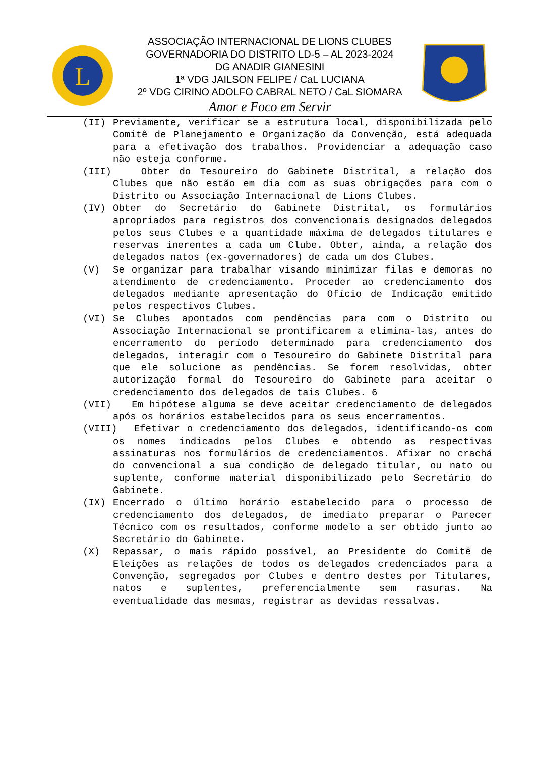L
ASSOCIAÇÃO INTERNACIONAL DE LIONS CLUBES
GOVERNADORIA DO DISTRITO LD-5 – AL 2023-2024
DG ANADIR GIANESINI
1ª VDG JAILSON FELIPE / CaL LUCIANA
2º VDG CIRINO ADOLFO CABRAL NETO / CaL SIOMARA
Amor e Foco em Servir
(II) Previamente, verificar se a estrutura local, disponibilizada pelo Comitê de Planejamento e Organização da Convenção, está adequada para a efetivação dos trabalhos. Providenciar a adequação caso não esteja conforme.
(III) Obter do Tesoureiro do Gabinete Distrital, a relação dos Clubes que não estão em dia com as suas obrigações para com o Distrito ou Associação Internacional de Lions Clubes.
(IV) Obter do Secretário do Gabinete Distrital, os formulários apropriados para registros dos convencionais designados delegados pelos seus Clubes e a quantidade máxima de delegados titulares e reservas inerentes a cada um Clube. Obter, ainda, a relação dos delegados natos (ex-governadores) de cada um dos Clubes.
(V) Se organizar para trabalhar visando minimizar filas e demoras no atendimento de credenciamento. Proceder ao credenciamento dos delegados mediante apresentação do Ofício de Indicação emitido pelos respectivos Clubes.
(VI) Se Clubes apontados com pendências para com o Distrito ou Associação Internacional se prontificarem a elimina-las, antes do encerramento do período determinado para credenciamento dos delegados, interagir com o Tesoureiro do Gabinete Distrital para que ele solucione as pendências. Se forem resolvidas, obter autorização formal do Tesoureiro do Gabinete para aceitar o credenciamento dos delegados de tais Clubes. 6
(VII) Em hipótese alguma se deve aceitar credenciamento de delegados após os horários estabelecidos para os seus encerramentos.
(VIII) Efetivar o credenciamento dos delegados, identificando-os com os nomes indicados pelos Clubes e obtendo as respectivas assinaturas nos formulários de credenciamentos. Afixar no crachá do convencional a sua condição de delegado titular, ou nato ou suplente, conforme material disponibilizado pelo Secretário do Gabinete.
(IX) Encerrado o último horário estabelecido para o processo de credenciamento dos delegados, de imediato preparar o Parecer Técnico com os resultados, conforme modelo a ser obtido junto ao Secretário do Gabinete.
(X) Repassar, o mais rápido possível, ao Presidente do Comitê de Eleições as relações de todos os delegados credenciados para a Convenção, segregados por Clubes e dentro destes por Titulares, natos e suplentes, preferencialmente sem rasuras. Na eventualidade das mesmas, registrar as devidas ressalvas.